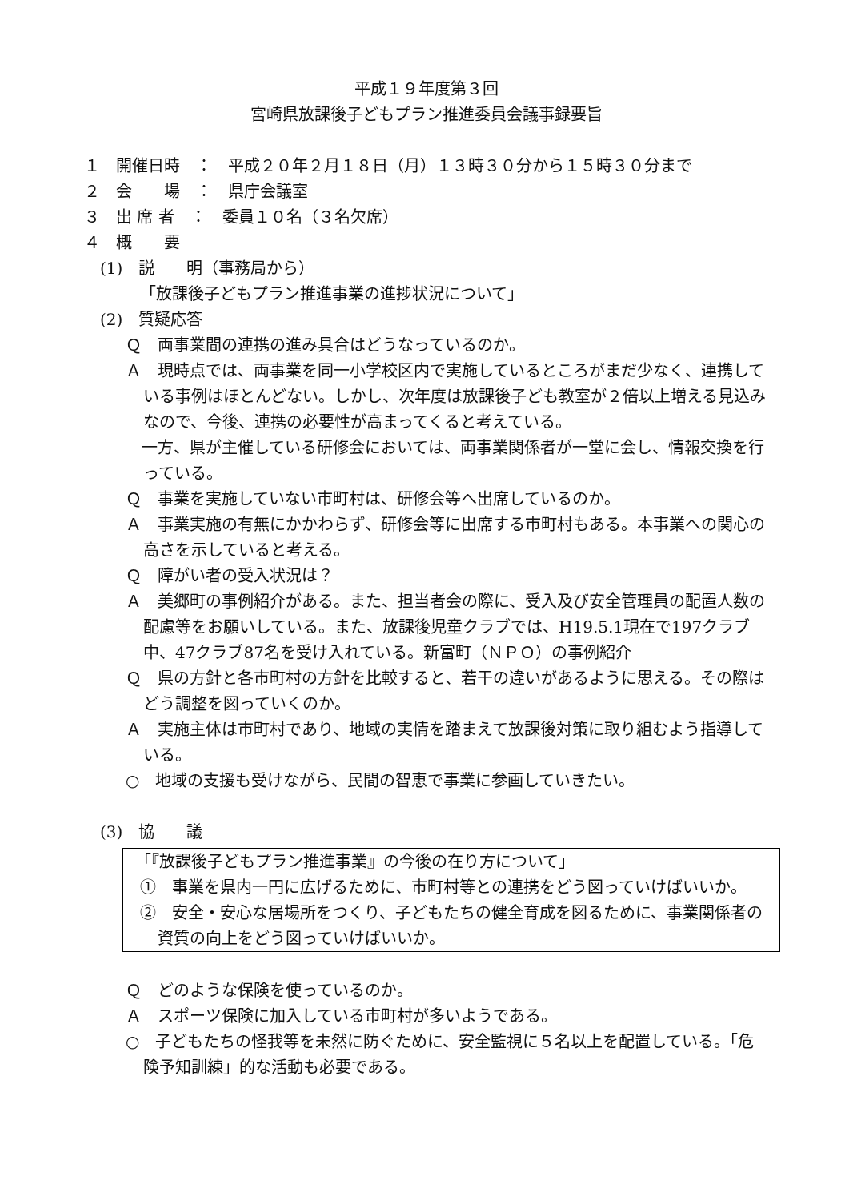平成１９年度第３回
宮崎県放課後子どもプラン推進委員会議事録要旨
１　開催日時　：　平成２０年２月１８日（月）１３時３０分から１５時３０分まで
２　会　　場　：　県庁会議室
３　出 席 者　：　委員１０名（３名欠席）
４　概　　要
(1)　説　　明（事務局から）
「放課後子どもプラン推進事業の進捗状況について」
(2)　質疑応答
Ｑ　両事業間の連携の進み具合はどうなっているのか。
Ａ　現時点では、両事業を同一小学校区内で実施しているところがまだ少なく、連携している事例はほとんどない。しかし、次年度は放課後子ども教室が２倍以上増える見込みなので、今後、連携の必要性が高まってくると考えている。
　一方、県が主催している研修会においては、両事業関係者が一堂に会し、情報交換を行っている。
Ｑ　事業を実施していない市町村は、研修会等へ出席しているのか。
Ａ　事業実施の有無にかかわらず、研修会等に出席する市町村もある。本事業への関心の高さを示していると考える。
Ｑ　障がい者の受入状況は？
Ａ　美郷町の事例紹介がある。また、担当者会の際に、受入及び安全管理員の配置人数の配慮等をお願いしている。また、放課後児童クラブでは、H19.5.1現在で197クラブ中、47クラブ87名を受け入れている。新富町（ＮＰＯ）の事例紹介
Ｑ　県の方針と各市町村の方針を比較すると、若干の違いがあるように思える。その際はどう調整を図っていくのか。
Ａ　実施主体は市町村であり、地域の実情を踏まえて放課後対策に取り組むよう指導している。
○　地域の支援も受けながら、民間の智恵で事業に参画していきたい。
(3)　協　　議
「『放課後子どもプラン推進事業』の今後の在り方について」
①　事業を県内一円に広げるために、市町村等との連携をどう図っていけばいいか。
②　安全・安心な居場所をつくり、子どもたちの健全育成を図るために、事業関係者の資質の向上をどう図っていけばいいか。
Ｑ　どのような保険を使っているのか。
Ａ　スポーツ保険に加入している市町村が多いようである。
○　子どもたちの怪我等を未然に防ぐために、安全監視に５名以上を配置している。「危険予知訓練」的な活動も必要である。